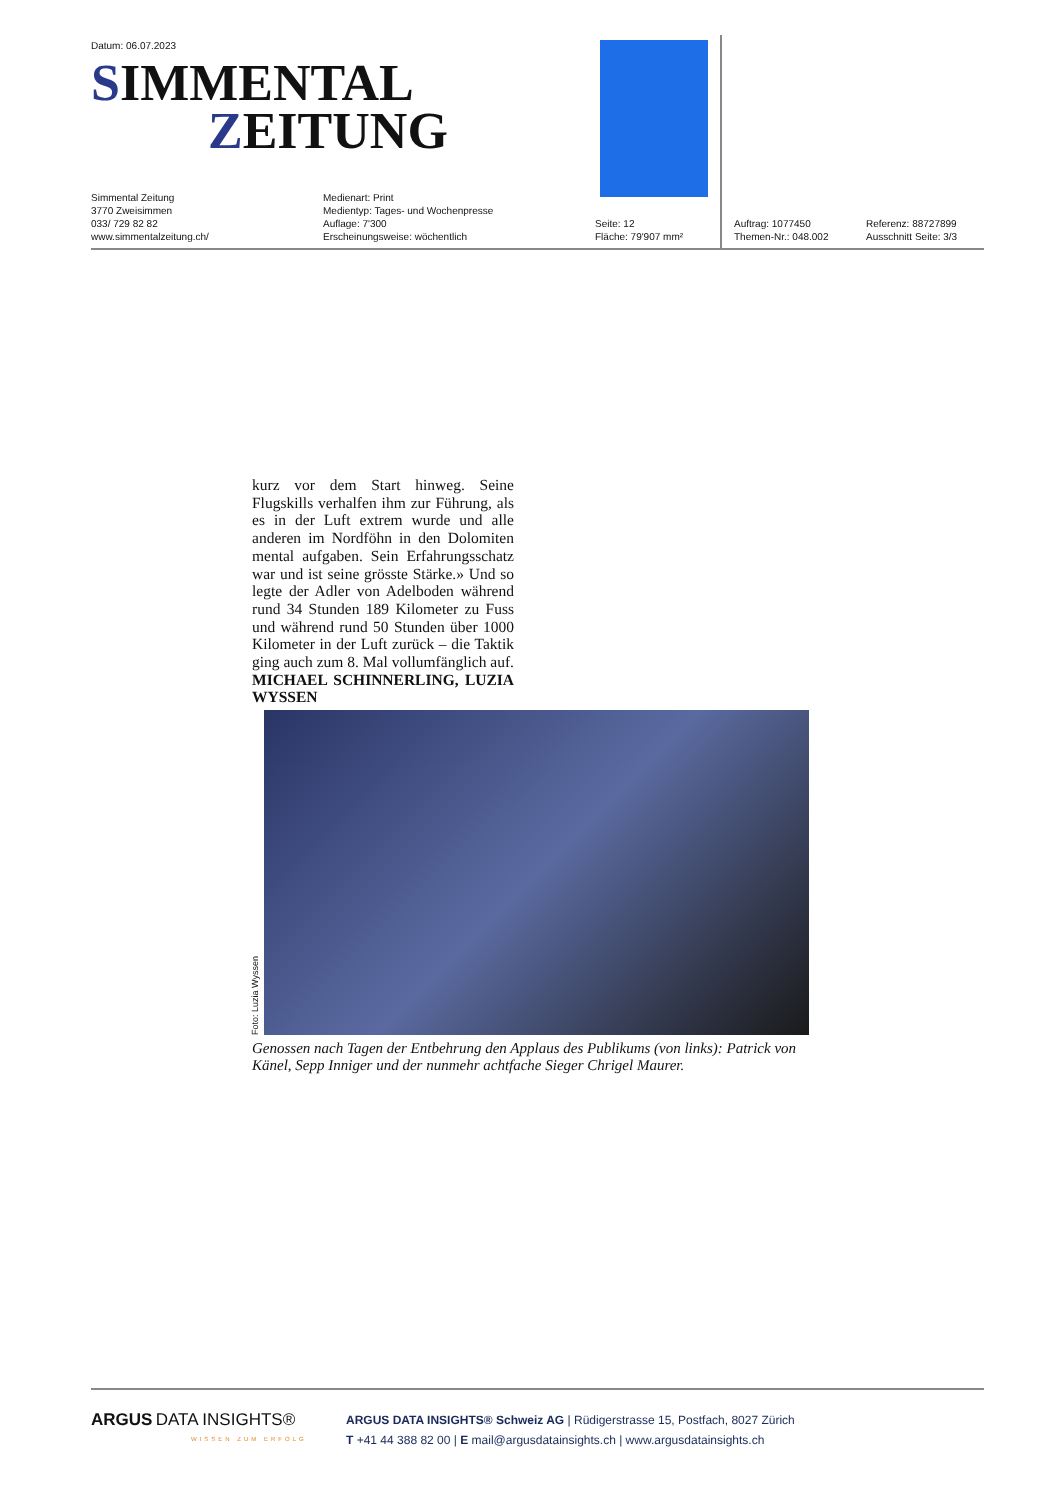Datum: 06.07.2023
SIMMENTAL
ZEITUNG
Simmental Zeitung
3770 Zweisimmen
033/ 729 82 82
www.simmentalzeitung.ch/
Medienart: Print
Medientyp: Tages- und Wochenpresse
Auflage: 7'300
Erscheinungsweise: wöchentlich
Seite: 12
Fläche: 79'907 mm²
Auftrag: 1077450
Themen-Nr.: 048.002
Referenz: 88727899
Ausschnitt Seite: 3/3
kurz vor dem Start hinweg. Seine Flugskills verhalfen ihm zur Führung, als es in der Luft extrem wurde und alle anderen im Nordföhn in den Dolomiten mental aufgaben. Sein Erfahrungsschatz war und ist seine grösste Stärke.» Und so legte der Adler von Adelboden während rund 34 Stunden 189 Kilometer zu Fuss und während rund 50 Stunden über 1000 Kilometer in der Luft zurück – die Taktik ging auch zum 8. Mal vollumfänglich auf. MICHAEL SCHINNERLING, LUZIA WYSSEN
Foto: Luzia Wyssen
Genossen nach Tagen der Entbehrung den Applaus des Publikums (von links): Patrick von Känel, Sepp Inniger und der nunmehr achtfache Sieger Chrigel Maurer.
ARGUS DATA INSIGHTS®
WISSEN ZUM ERFOLG
ARGUS DATA INSIGHTS® Schweiz AG | Rüdigerstrasse 15, Postfach, 8027 Zürich
T +41 44 388 82 00 | E mail@argusdatainsights.ch | www.argusdatainsights.ch